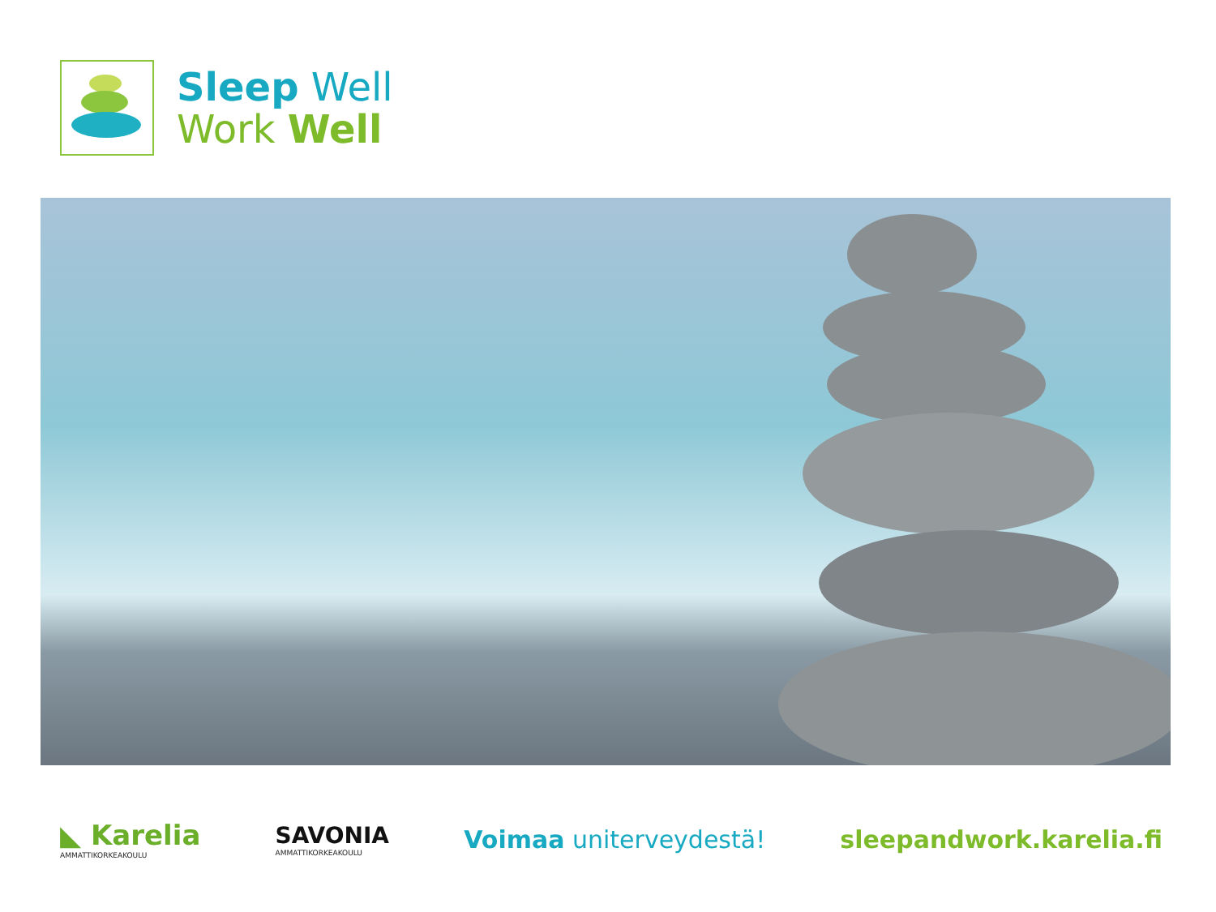Sleep Well
Work Well
◣ Karelia
AMMATTIKORKEAKOULU
SAVONIA
AMMATTIKORKEAKOULU
Voimaa uniterveydestä! sleepandwork.karelia.fi